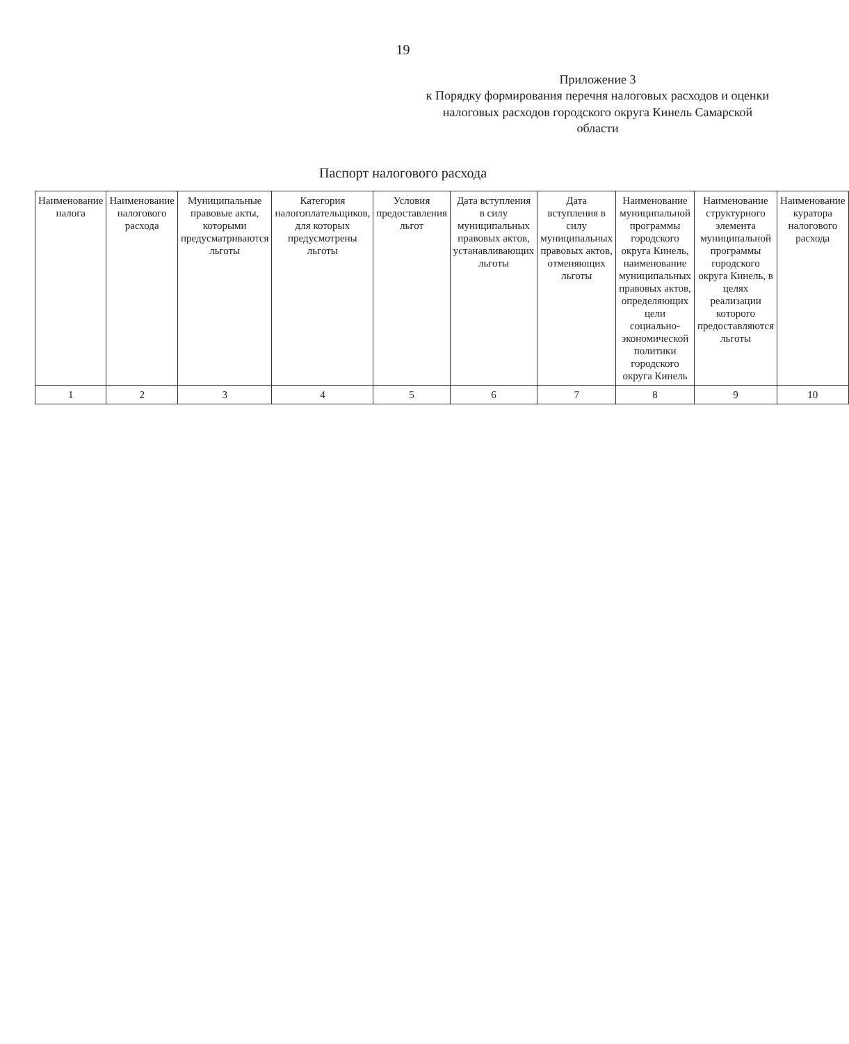19
Приложение 3
к Порядку формирования перечня налоговых расходов и оценки налоговых расходов городского округа Кинель Самарской области
Паспорт налогового расхода
| Наименование налога | Наименование налогового расхода | Муниципальные правовые акты, которыми предусматриваются льготы | Категория налогоплательщиков, для которых предусмотрены льготы | Условия предоставления льгот | Дата вступления в силу муниципальных правовых актов, устанавливающих льготы | Дата вступления в силу муниципальных правовых актов, отменяющих льготы | Наименование муниципальной программы городского округа Кинель, наименование муниципальных правовых актов, определяющих цели социально-экономической политики городского округа Кинель | Наименование структурного элемента муниципальной программы городского округа Кинель, в целях реализации которого предоставляются льготы | Наименование куратора налогового расхода |
| --- | --- | --- | --- | --- | --- | --- | --- | --- | --- |
| 1 | 2 | 3 | 4 | 5 | 6 | 7 | 8 | 9 | 10 |